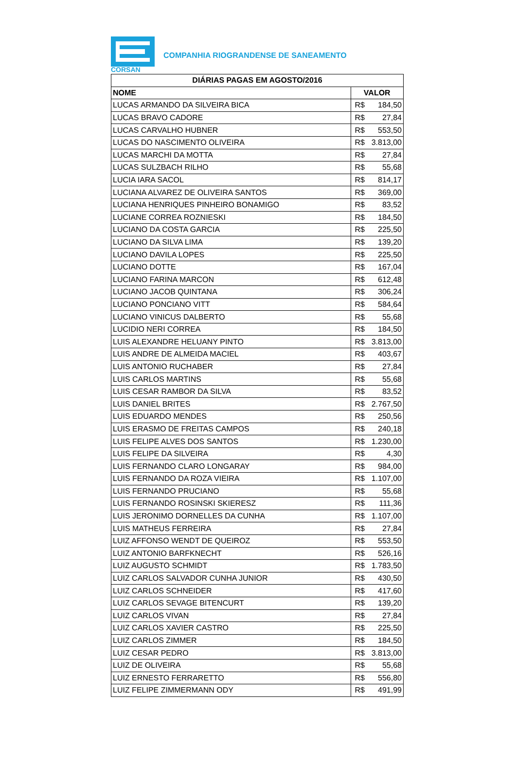CORSAN
COMPANHIA RIOGRANDENSE DE SANEAMENTO
| DIÁRIAS PAGAS EM AGOSTO/2016 | | |
| --- | --- | --- |
| NOME | VALOR | |
| LUCAS ARMANDO DA SILVEIRA BICA | R$ | 184,50 |
| LUCAS BRAVO CADORE | R$ | 27,84 |
| LUCAS CARVALHO HUBNER | R$ | 553,50 |
| LUCAS DO NASCIMENTO OLIVEIRA | R$ | 3.813,00 |
| LUCAS MARCHI DA MOTTA | R$ | 27,84 |
| LUCAS SULZBACH RILHO | R$ | 55,68 |
| LUCIA IARA SACOL | R$ | 814,17 |
| LUCIANA ALVAREZ DE OLIVEIRA SANTOS | R$ | 369,00 |
| LUCIANA HENRIQUES PINHEIRO BONAMIGO | R$ | 83,52 |
| LUCIANE CORREA ROZNIESKI | R$ | 184,50 |
| LUCIANO DA COSTA GARCIA | R$ | 225,50 |
| LUCIANO DA SILVA LIMA | R$ | 139,20 |
| LUCIANO DAVILA LOPES | R$ | 225,50 |
| LUCIANO DOTTE | R$ | 167,04 |
| LUCIANO FARINA MARCON | R$ | 612,48 |
| LUCIANO JACOB QUINTANA | R$ | 306,24 |
| LUCIANO PONCIANO VITT | R$ | 584,64 |
| LUCIANO VINICUS DALBERTO | R$ | 55,68 |
| LUCIDIO NERI CORREA | R$ | 184,50 |
| LUIS ALEXANDRE HELUANY PINTO | R$ | 3.813,00 |
| LUIS ANDRE DE ALMEIDA MACIEL | R$ | 403,67 |
| LUIS ANTONIO RUCHABER | R$ | 27,84 |
| LUIS CARLOS MARTINS | R$ | 55,68 |
| LUIS CESAR RAMBOR DA SILVA | R$ | 83,52 |
| LUIS DANIEL BRITES | R$ | 2.767,50 |
| LUIS EDUARDO MENDES | R$ | 250,56 |
| LUIS ERASMO DE FREITAS CAMPOS | R$ | 240,18 |
| LUIS FELIPE ALVES DOS SANTOS | R$ | 1.230,00 |
| LUIS FELIPE DA SILVEIRA | R$ | 4,30 |
| LUIS FERNANDO CLARO LONGARAY | R$ | 984,00 |
| LUIS FERNANDO DA ROZA VIEIRA | R$ | 1.107,00 |
| LUIS FERNANDO PRUCIANO | R$ | 55,68 |
| LUIS FERNANDO ROSINSKI SKIERESZ | R$ | 111,36 |
| LUIS JERONIMO DORNELLES DA CUNHA | R$ | 1.107,00 |
| LUIS MATHEUS FERREIRA | R$ | 27,84 |
| LUIZ AFFONSO WENDT DE QUEIROZ | R$ | 553,50 |
| LUIZ ANTONIO BARFKNECHT | R$ | 526,16 |
| LUIZ AUGUSTO SCHMIDT | R$ | 1.783,50 |
| LUIZ CARLOS SALVADOR CUNHA JUNIOR | R$ | 430,50 |
| LUIZ CARLOS SCHNEIDER | R$ | 417,60 |
| LUIZ CARLOS SEVAGE BITENCURT | R$ | 139,20 |
| LUIZ CARLOS VIVAN | R$ | 27,84 |
| LUIZ CARLOS XAVIER CASTRO | R$ | 225,50 |
| LUIZ CARLOS ZIMMER | R$ | 184,50 |
| LUIZ CESAR PEDRO | R$ | 3.813,00 |
| LUIZ DE OLIVEIRA | R$ | 55,68 |
| LUIZ ERNESTO FERRARETTO | R$ | 556,80 |
| LUIZ FELIPE ZIMMERMANN ODY | R$ | 491,99 |